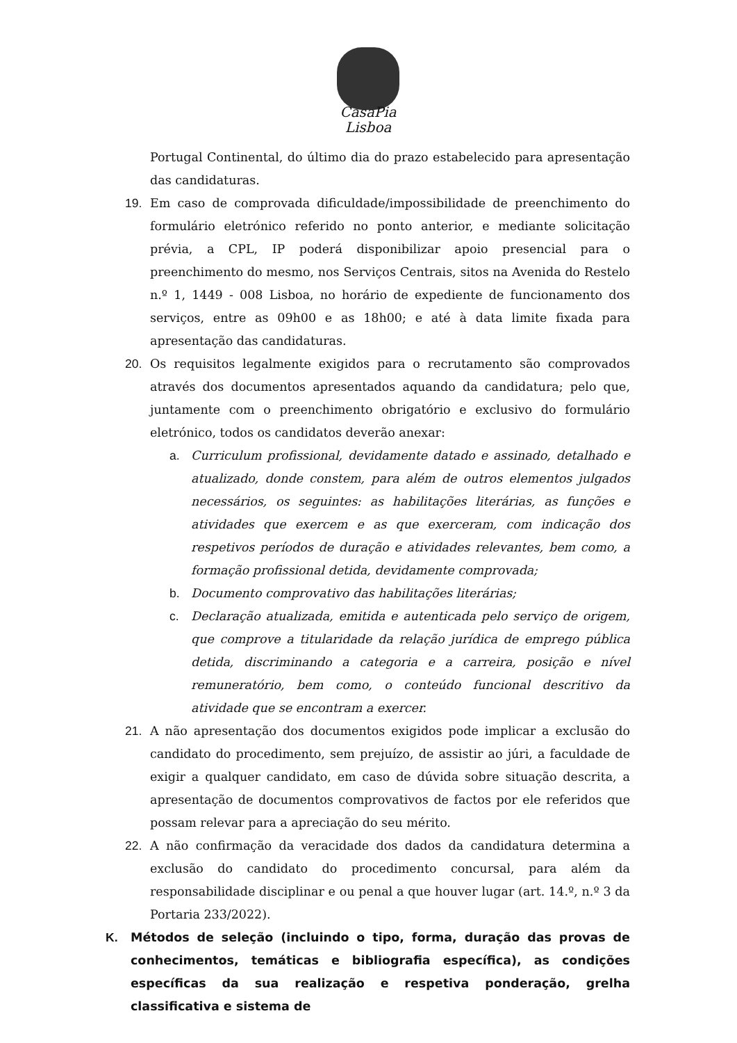CasaPia
Lisboa
Portugal Continental, do último dia do prazo estabelecido para apresentação das candidaturas.
19. Em caso de comprovada dificuldade/impossibilidade de preenchimento do formulário eletrónico referido no ponto anterior, e mediante solicitação prévia, a CPL, IP poderá disponibilizar apoio presencial para o preenchimento do mesmo, nos Serviços Centrais, sitos na Avenida do Restelo n.º 1, 1449 - 008 Lisboa, no horário de expediente de funcionamento dos serviços, entre as 09h00 e as 18h00; e até à data limite fixada para apresentação das candidaturas.
20. Os requisitos legalmente exigidos para o recrutamento são comprovados através dos documentos apresentados aquando da candidatura; pelo que, juntamente com o preenchimento obrigatório e exclusivo do formulário eletrónico, todos os candidatos deverão anexar:
a. Curriculum profissional, devidamente datado e assinado, detalhado e atualizado, donde constem, para além de outros elementos julgados necessários, os seguintes: as habilitações literárias, as funções e atividades que exercem e as que exerceram, com indicação dos respetivos períodos de duração e atividades relevantes, bem como, a formação profissional detida, devidamente comprovada;
b. Documento comprovativo das habilitações literárias;
c. Declaração atualizada, emitida e autenticada pelo serviço de origem, que comprove a titularidade da relação jurídica de emprego pública detida, discriminando a categoria e a carreira, posição e nível remuneratório, bem como, o conteúdo funcional descritivo da atividade que se encontram a exercer.
21. A não apresentação dos documentos exigidos pode implicar a exclusão do candidato do procedimento, sem prejuízo, de assistir ao júri, a faculdade de exigir a qualquer candidato, em caso de dúvida sobre situação descrita, a apresentação de documentos comprovativos de factos por ele referidos que possam relevar para a apreciação do seu mérito.
22. A não confirmação da veracidade dos dados da candidatura determina a exclusão do candidato do procedimento concursal, para além da responsabilidade disciplinar e ou penal a que houver lugar (art. 14.º, n.º 3 da Portaria 233/2022).
K. Métodos de seleção (incluindo o tipo, forma, duração das provas de conhecimentos, temáticas e bibliografia específica), as condições específicas da sua realização e respetiva ponderação, grelha classificativa e sistema de